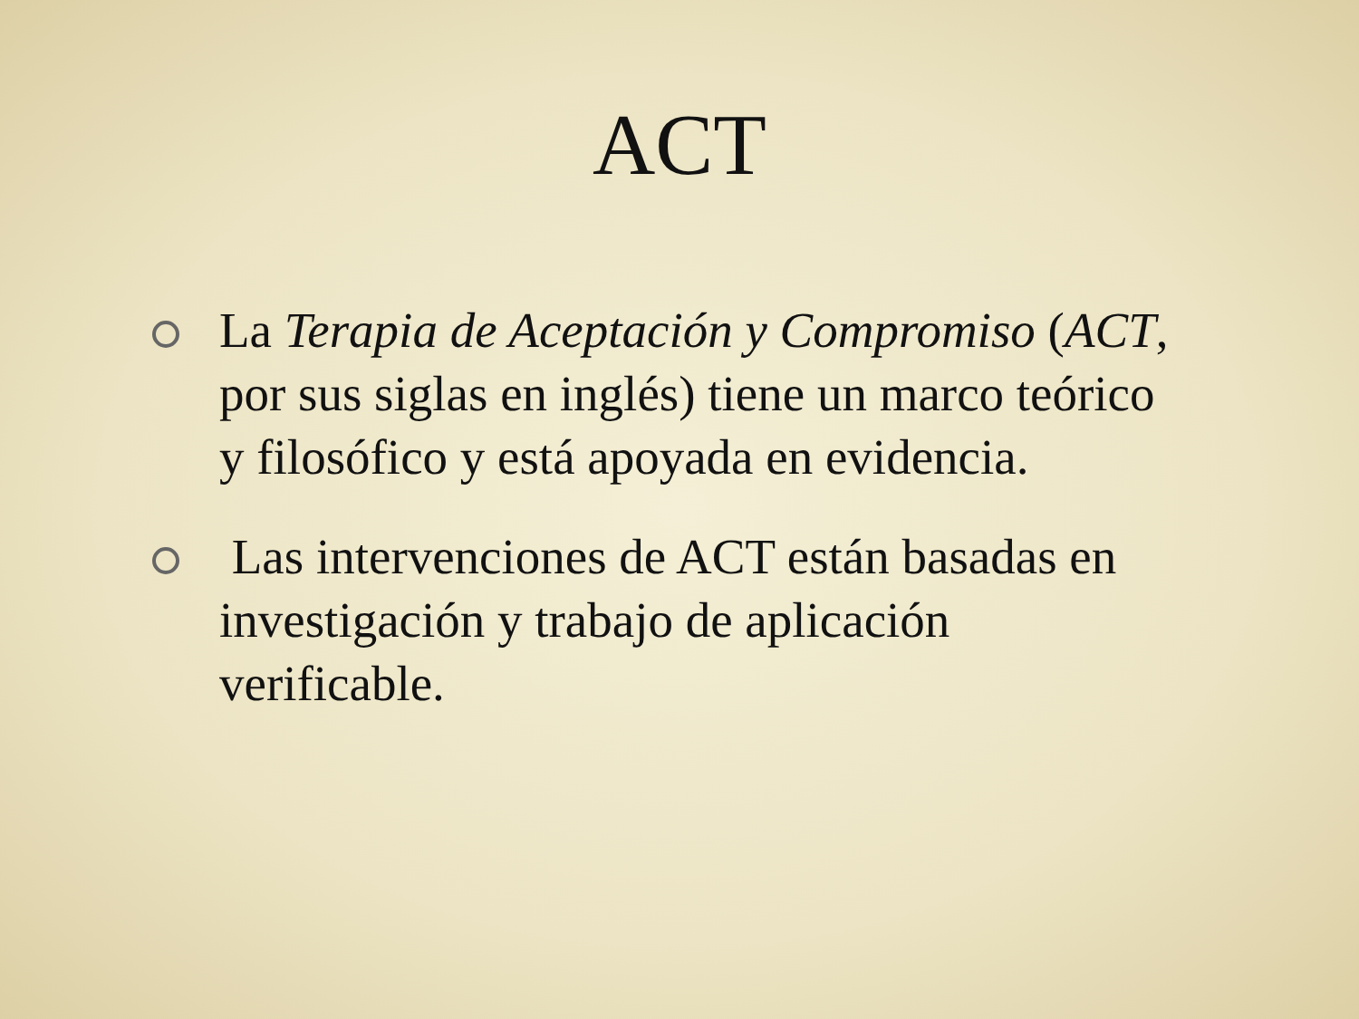ACT
La Terapia de Aceptación y Compromiso (ACT, por sus siglas en inglés) tiene un marco teórico y filosófico y está apoyada en evidencia.
Las intervenciones de ACT están basadas en investigación y trabajo de aplicación verificable.